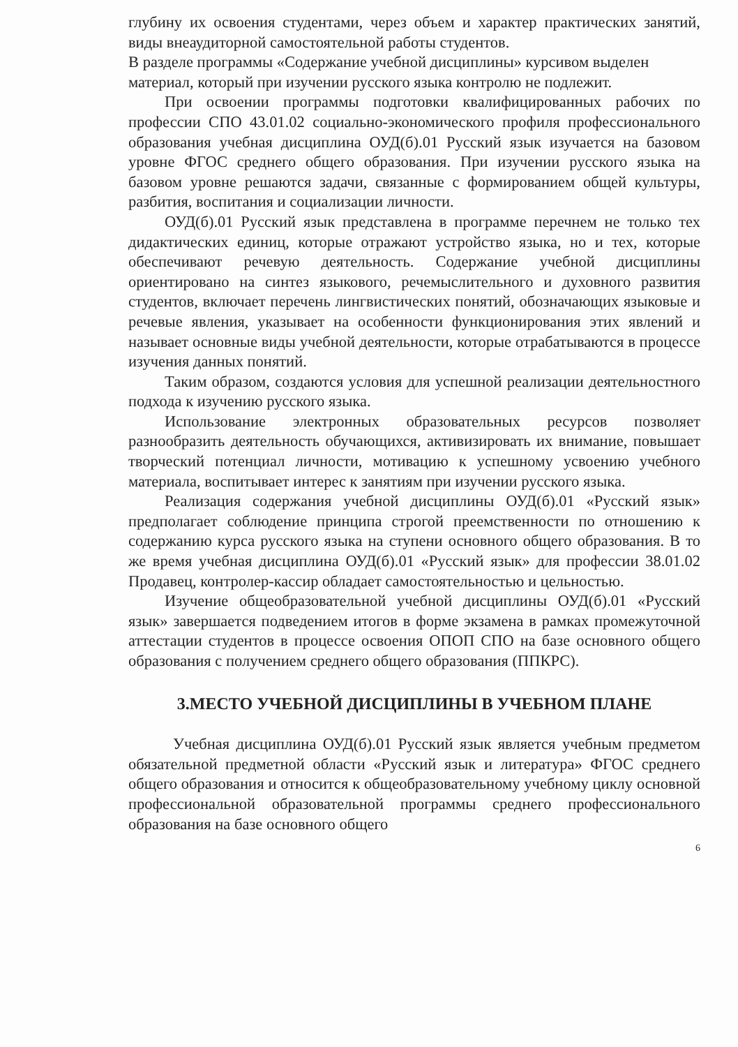глубину их освоения студентами, через объем и характер практических занятий, виды внеаудиторной самостоятельной работы студентов.
В разделе программы «Содержание учебной дисциплины» курсивом выделен материал, который при изучении русского языка контролю не подлежит.
При освоении программы подготовки квалифицированных рабочих по профессии СПО 43.01.02 социально-экономического профиля профессионального образования учебная дисциплина ОУД(б).01 Русский язык изучается на базовом уровне ФГОС среднего общего образования. При изучении русского языка на базовом уровне решаются задачи, связанные с формированием общей культуры, разбития, воспитания и социализации личности.
ОУД(б).01 Русский язык представлена в программе перечнем не только тех дидактических единиц, которые отражают устройство языка, но и тех, которые обеспечивают речевую деятельность. Содержание учебной дисциплины ориентировано на синтез языкового, речемыслительного и духовного развития студентов, включает перечень лингвистических понятий, обозначающих языковые и речевые явления, указывает на особенности функционирования этих явлений и называет основные виды учебной деятельности, которые отрабатываются в процессе изучения данных понятий.
Таким образом, создаются условия для успешной реализации деятельностного подхода к изучению русского языка.
Использование электронных образовательных ресурсов позволяет разнообразить деятельность обучающихся, активизировать их внимание, повышает творческий потенциал личности, мотивацию к успешному усвоению учебного материала, воспитывает интерес к занятиям при изучении русского языка.
Реализация содержания учебной дисциплины ОУД(б).01 «Русский язык» предполагает соблюдение принципа строгой преемственности по отношению к содержанию курса русского языка на ступени основного общего образования. В то же время учебная дисциплина ОУД(б).01 «Русский язык» для профессии 38.01.02 Продавец, контролер-кассир обладает самостоятельностью и цельностью.
Изучение общеобразовательной учебной дисциплины ОУД(б).01 «Русский язык» завершается подведением итогов в форме экзамена в рамках промежуточной аттестации студентов в процессе освоения ОПОП СПО на базе основного общего образования с получением среднего общего образования (ППКРС).
3.МЕСТО УЧЕБНОЙ ДИСЦИПЛИНЫ В УЧЕБНОМ ПЛАНЕ
Учебная дисциплина ОУД(б).01 Русский язык является учебным предметом обязательной предметной области «Русский язык и литература» ФГОС среднего общего образования и относится к общеобразовательному учебному циклу основной профессиональной образовательной программы среднего профессионального образования на базе основного общего
6